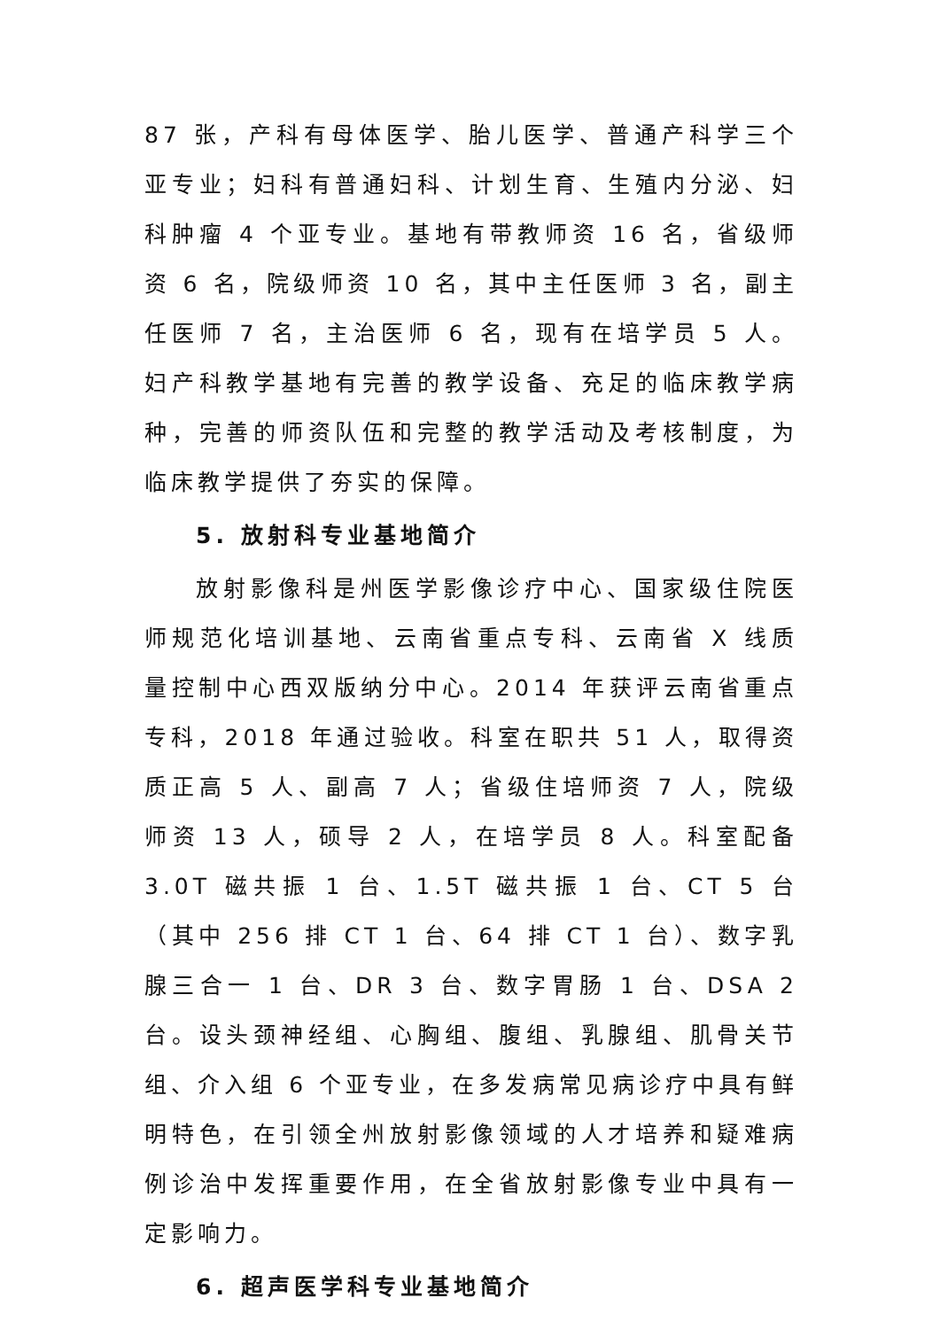87 张，产科有母体医学、胎儿医学、普通产科学三个亚专业；妇科有普通妇科、计划生育、生殖内分泌、妇科肿瘤 4 个亚专业。基地有带教师资 16 名，省级师资 6 名，院级师资 10 名，其中主任医师 3 名，副主任医师 7 名，主治医师 6 名，现有在培学员 5 人。妇产科教学基地有完善的教学设备、充足的临床教学病种，完善的师资队伍和完整的教学活动及考核制度，为临床教学提供了夯实的保障。
5. 放射科专业基地简介
放射影像科是州医学影像诊疗中心、国家级住院医师规范化培训基地、云南省重点专科、云南省 X 线质量控制中心西双版纳分中心。2014 年获评云南省重点专科，2018 年通过验收。科室在职共 51 人，取得资质正高 5 人、副高 7 人；省级住培师资 7 人，院级师资 13 人，硕导 2 人，在培学员 8 人。科室配备 3.0T 磁共振 1 台、1.5T 磁共振 1 台、CT 5 台（其中 256 排 CT 1 台、64 排 CT 1 台）、数字乳腺三合一 1 台、DR 3 台、数字胃肠 1 台、DSA 2 台。设头颈神经组、心胸组、腹组、乳腺组、肌骨关节组、介入组 6 个亚专业，在多发病常见病诊疗中具有鲜明特色，在引领全州放射影像领域的人才培养和疑难病例诊治中发挥重要作用，在全省放射影像专业中具有一定影响力。
6. 超声医学科专业基地简介